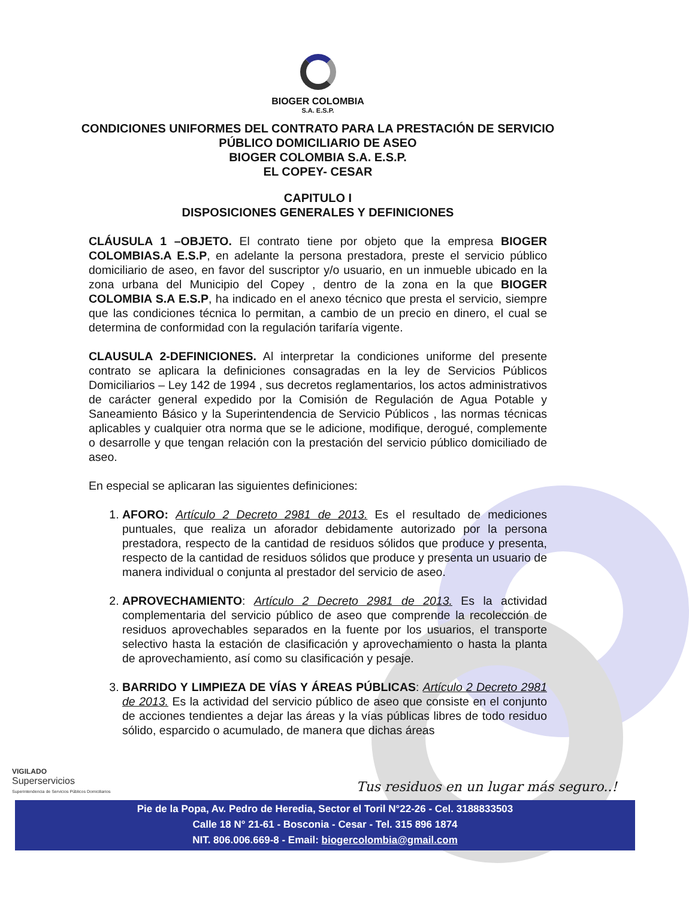BIOGER COLOMBIA
S.A. E.S.P.
CONDICIONES UNIFORMES DEL CONTRATO PARA LA PRESTACIÓN DE SERVICIO PÚBLICO DOMICILIARIO DE ASEO
BIOGER COLOMBIA S.A. E.S.P.
EL COPEY- CESAR
CAPITULO I
DISPOSICIONES GENERALES Y DEFINICIONES
CLÁUSULA 1 –OBJETO. El contrato tiene por objeto que la empresa BIOGER COLOMBIAS.A E.S.P, en adelante la persona prestadora, preste el servicio público domiciliario de aseo, en favor del suscriptor y/o usuario, en un inmueble ubicado en la zona urbana del Municipio del Copey , dentro de la zona en la que BIOGER COLOMBIA S.A E.S.P, ha indicado en el anexo técnico que presta el servicio, siempre que las condiciones técnica lo permitan, a cambio de un precio en dinero, el cual se determina de conformidad con la regulación tarifaría vigente.
CLAUSULA 2-DEFINICIONES. Al interpretar la condiciones uniforme del presente contrato se aplicara la definiciones consagradas en la ley de Servicios Públicos Domiciliarios – Ley 142 de 1994 , sus decretos reglamentarios, los actos administrativos de carácter general expedido por la Comisión de Regulación de Agua Potable y Saneamiento Básico y la Superintendencia de Servicio Públicos , las normas técnicas aplicables y cualquier otra norma que se le adicione, modifique, derogué, complemente o desarrolle y que tengan relación con la prestación del servicio público domiciliado de aseo.
En especial se aplicaran las siguientes definiciones:
1. AFORO: Artículo 2 Decreto 2981 de 2013. Es el resultado de mediciones puntuales, que realiza un aforador debidamente autorizado por la persona prestadora, respecto de la cantidad de residuos sólidos que produce y presenta, respecto de la cantidad de residuos sólidos que produce y presenta un usuario de manera individual o conjunta al prestador del servicio de aseo.
2. APROVECHAMIENTO: Artículo 2 Decreto 2981 de 2013. Es la actividad complementaria del servicio público de aseo que comprende la recolección de residuos aprovechables separados en la fuente por los usuarios, el transporte selectivo hasta la estación de clasificación y aprovechamiento o hasta la planta de aprovechamiento, así como su clasificación y pesaje.
3. BARRIDO Y LIMPIEZA DE VÍAS Y ÁREAS PÚBLICAS: Artículo 2 Decreto 2981 de 2013. Es la actividad del servicio público de aseo que consiste en el conjunto de acciones tendientes a dejar las áreas y la vías públicas libres de todo residuo sólido, esparcido o acumulado, de manera que dichas áreas
VIGILADO
Superservicios
Superintendencia de Servicios Públicos Domiciliarios
Tus residuos en un lugar más seguro..!
Pie de la Popa, Av. Pedro de Heredia, Sector el Toril N°22-26 - Cel. 3188833503
Calle 18 N° 21-61 - Bosconia - Cesar - Tel. 315 896 1874
NIT. 806.006.669-8 - Email: biogercolombia@gmail.com